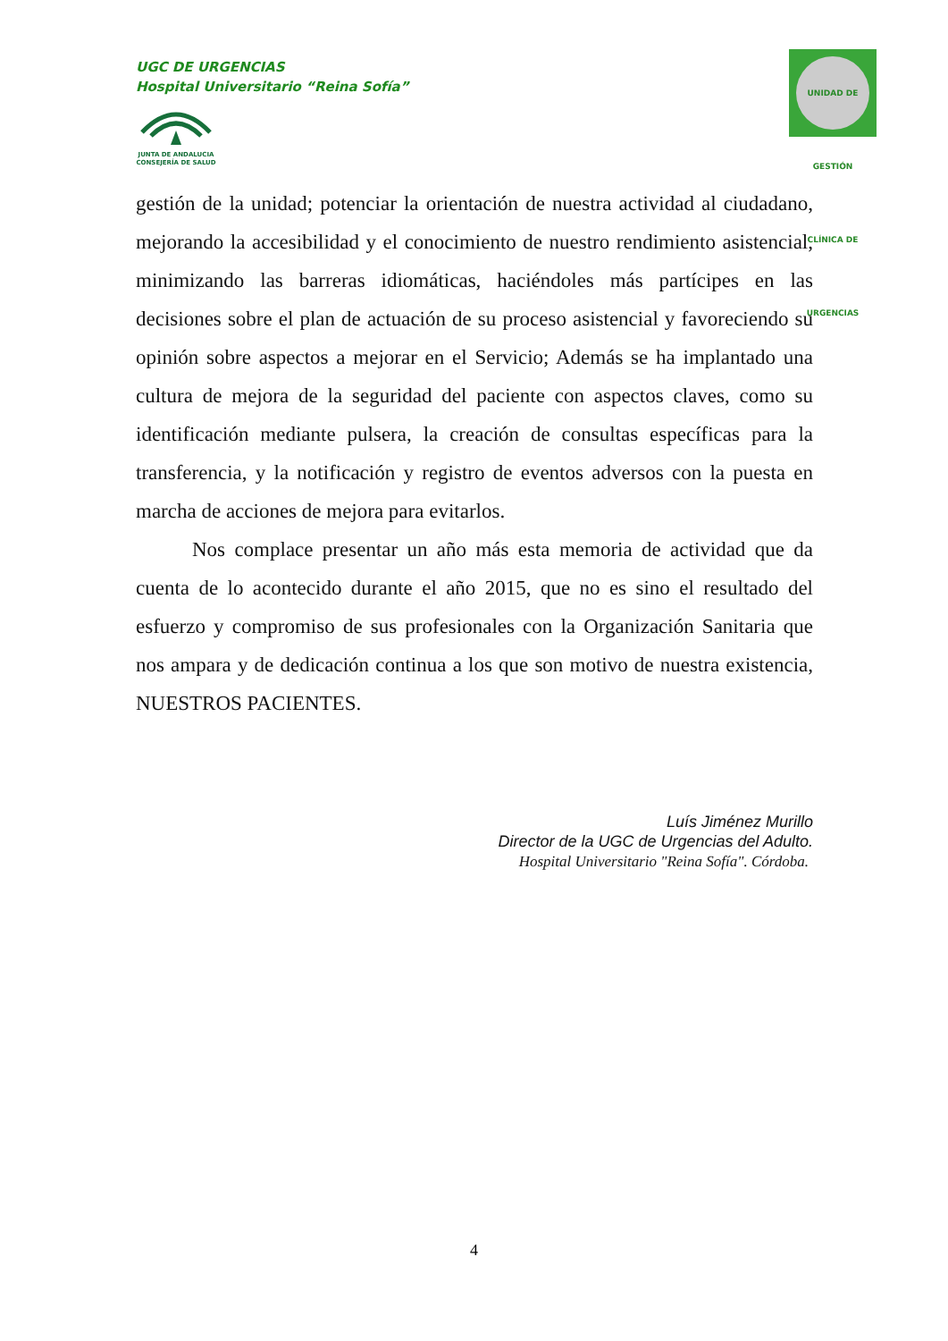UGC DE URGENCIAS
Hospital Universitario “Reina Sofía”
JUNTA DE ANDALUCIA
CONSEJERÍA DE SALUD
UNIDAD DE GESTIÓN CLÍNICA DE URGENCIAS
gestión de la unidad; potenciar la orientación de nuestra actividad al ciudadano, mejorando la accesibilidad y el conocimiento de nuestro rendimiento asistencial, minimizando las barreras idiomáticas, haciéndoles más partícipes en las decisiones sobre el plan de actuación de su proceso asistencial y favoreciendo su opinión sobre aspectos a mejorar en el Servicio; Además se ha implantado una cultura de mejora de la seguridad del paciente con aspectos claves, como su identificación mediante pulsera, la creación de consultas específicas para la transferencia, y la notificación y registro de eventos adversos con la puesta en marcha de acciones de mejora para evitarlos.
Nos complace presentar un año más esta memoria de actividad que da cuenta de lo acontecido durante el año 2015, que no es sino el resultado del esfuerzo y compromiso de sus profesionales con la Organización Sanitaria que nos ampara y de dedicación continua a los que son motivo de nuestra existencia, NUESTROS PACIENTES.
Luís Jiménez Murillo
Director de la UGC de Urgencias del Adulto.
Hospital Universitario "Reina Sofía". Córdoba.
4